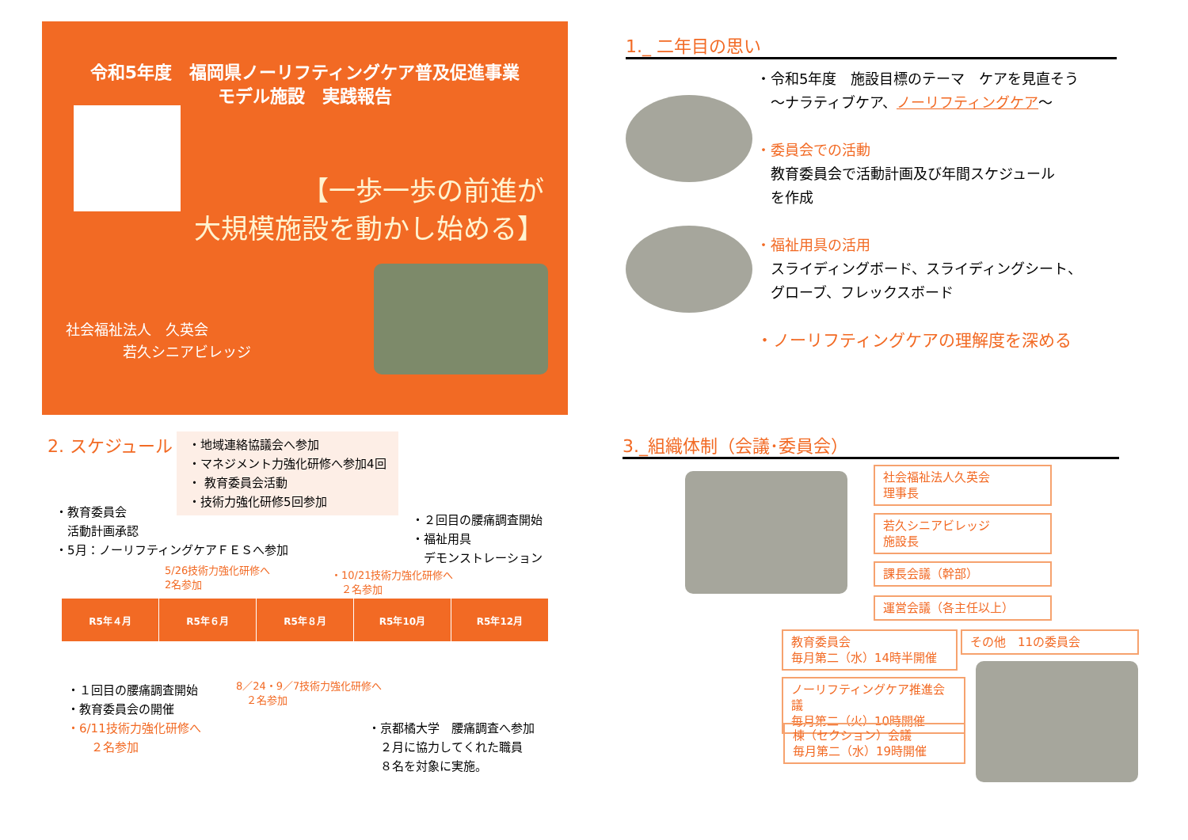令和5年度　福岡県ノーリフティングケア普及促進事業
モデル施設　実践報告
【一歩一歩の前進が
大規模施設を動かし始める】
社会福祉法人　久英会
　　　　若久シニアビレッジ
1._ 二年目の思い
・令和5年度　施設目標のテーマ　ケアを見直そう
　～ナラティブケア、ノーリフティングケア～
・委員会での活動
　教育委員会で活動計画及び年間スケジュール
　を作成
・福祉用具の活用
　スライディングボード、スライディングシート、
　グローブ、フレックスボード
・ノーリフティングケアの理解度を深める
2. スケジュール
・地域連絡協議会へ参加
・マネジメント力強化研修へ参加4回
・ 教育委員会活動
・技術力強化研修5回参加
・教育委員会
　活動計画承認
・5月：ノーリフティングケアＦＥＳへ参加
・２回目の腰痛調査開始
・福祉用具
　デモンストレーション
5/26技術力強化研修へ
2名参加
・10/21技術力強化研修へ
　２名参加
R5年４月 R5年６月 R5年８月 R5年10月 R5年12月
・１回目の腰痛調査開始
・教育委員会の開催
・6/11技術力強化研修へ
　　２名参加
8／24・9／7技術力強化研修へ
　２名参加
・京都橘大学　腰痛調査へ参加
　２月に協力してくれた職員
　８名を対象に実施。
3._組織体制（会議･委員会）
社会福祉法人久英会
理事長
若久シニアビレッジ
施設長
課長会議（幹部）
運営会議（各主任以上）
教育委員会
毎月第二（水）14時半開催
その他　11の委員会
ノーリフティングケア推進会議
毎月第二（火）10時開催
棟（セクション）会議
毎月第二（水）19時開催